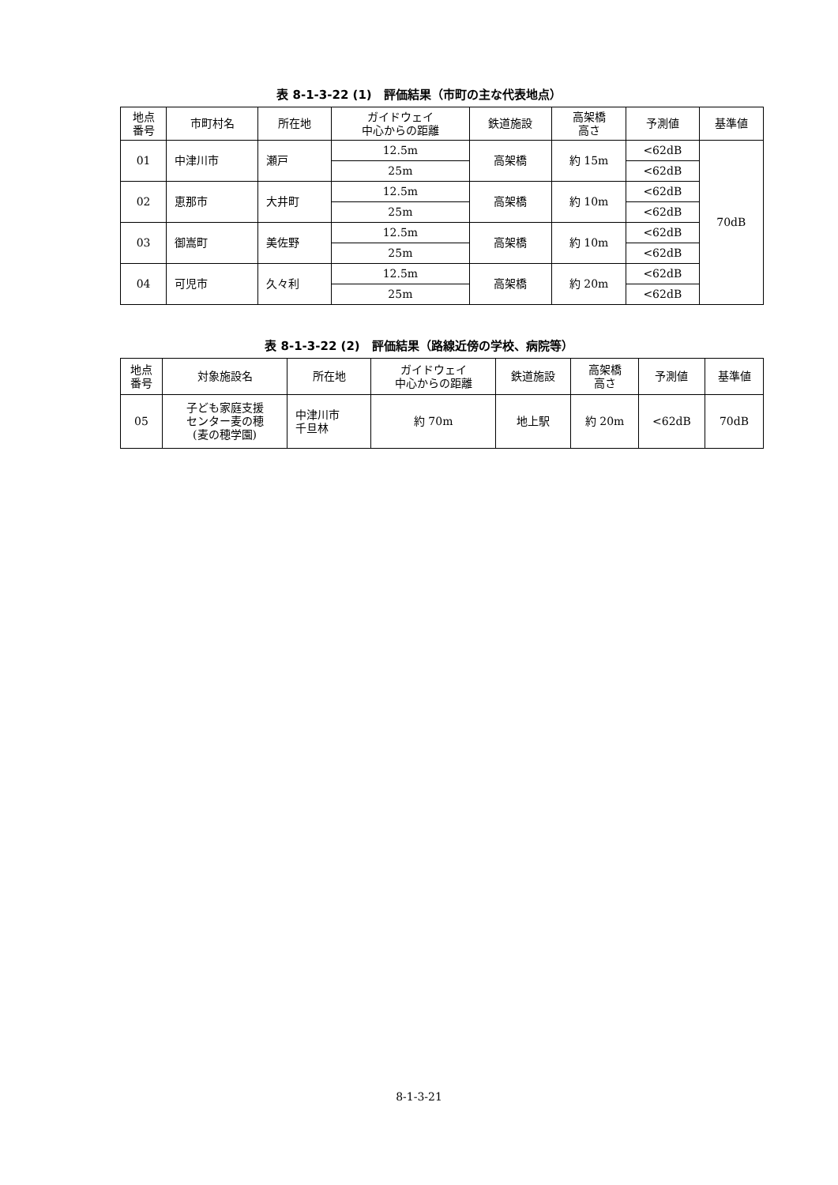表 8-1-3-22 (1)　評価結果（市町の主な代表地点）
| 地点 番号 | 市町村名 | 所在地 | ガイドウェイ 中心からの距離 | 鉄道施設 | 高架橋 高さ | 予測値 | 基準値 |
| --- | --- | --- | --- | --- | --- | --- | --- |
| 01 | 中津川市 | 瀬戸 | 12.5m | 高架橋 | 約 15m | <62dB | 70dB |
| | | | 25m | | | <62dB | |
| 02 | 恵那市 | 大井町 | 12.5m | 高架橋 | 約 10m | <62dB | |
| | | | 25m | | | <62dB | |
| 03 | 御嵩町 | 美佐野 | 12.5m | 高架橋 | 約 10m | <62dB | |
| | | | 25m | | | <62dB | |
| 04 | 可児市 | 久々利 | 12.5m | 高架橋 | 約 20m | <62dB | |
| | | | 25m | | | <62dB | |
表 8-1-3-22 (2)　評価結果（路線近傍の学校、病院等）
| 地点 番号 | 対象施設名 | 所在地 | ガイドウェイ 中心からの距離 | 鉄道施設 | 高架橋 高さ | 予測値 | 基準値 |
| --- | --- | --- | --- | --- | --- | --- | --- |
| 05 | 子ども家庭支援 センター麦の穂 (麦の穂学園) | 中津川市 千旦林 | 約 70m | 地上駅 | 約 20m | <62dB | 70dB |
8-1-3-21